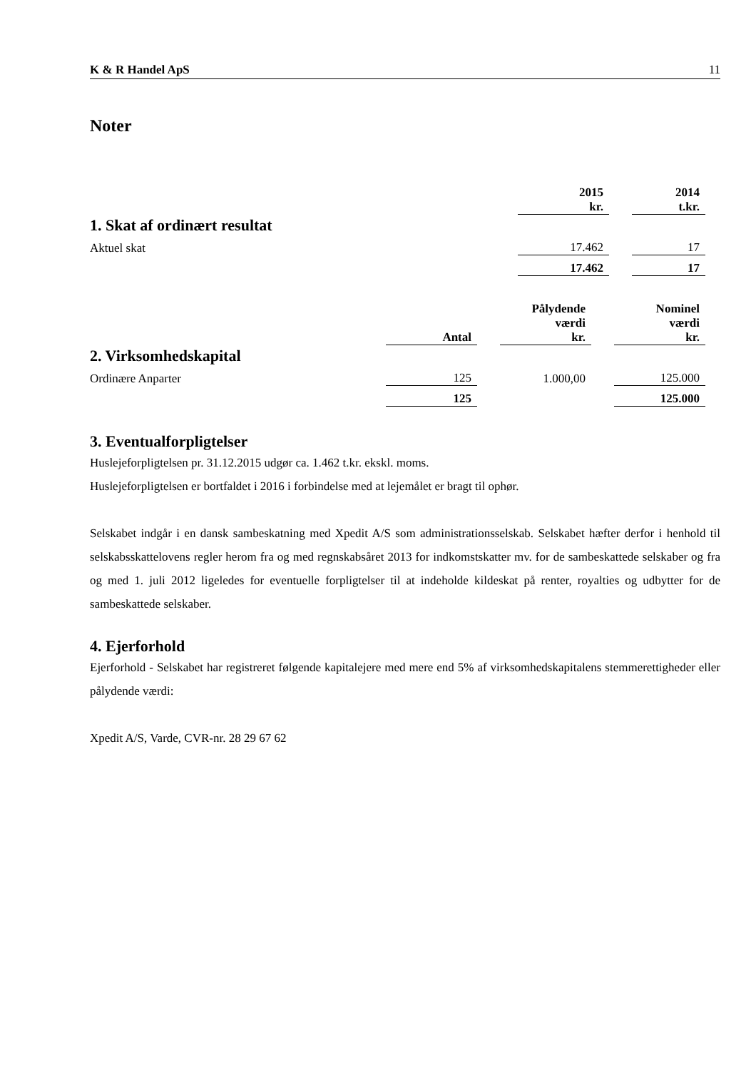K & R Handel ApS 11
Noter
| | 2015 kr. | | 2014 t.kr. | |
| 1. Skat af ordinært resultat | | | | |
| Aktuel skat | 17.462 | | 17 | |
| | 17.462 | | 17 | |
| | Antal | | Pålydende værdi kr. | | Nominel værdi kr. | |
| 2. Virksomhedskapital | | | | | | |
| Ordinære Anparter | 125 | | 1.000,00 | | 125.000 | |
| | 125 | | | | 125.000 | |
3. Eventualforpligtelser
Huslejeforpligtelsen pr. 31.12.2015 udgør ca. 1.462 t.kr. ekskl. moms.
Huslejeforpligtelsen er bortfaldet i 2016 i forbindelse med at lejemålet er bragt til ophør.
Selskabet indgår i en dansk sambeskatning med Xpedit A/S som administrationsselskab. Selskabet hæfter derfor i henhold til selskabsskattelovens regler herom fra og med regnskabsåret 2013 for indkomstskatter mv. for de sambeskattede selskaber og fra og med 1. juli 2012 ligeledes for eventuelle forpligtelser til at indeholde kildeskat på renter, royalties og udbytter for de sambeskattede selskaber.
4. Ejerforhold
Ejerforhold - Selskabet har registreret følgende kapitalejere med mere end 5% af virksomhedskapitalens stemmerettigheder eller pålydende værdi:
Xpedit A/S, Varde, CVR-nr. 28 29 67 62